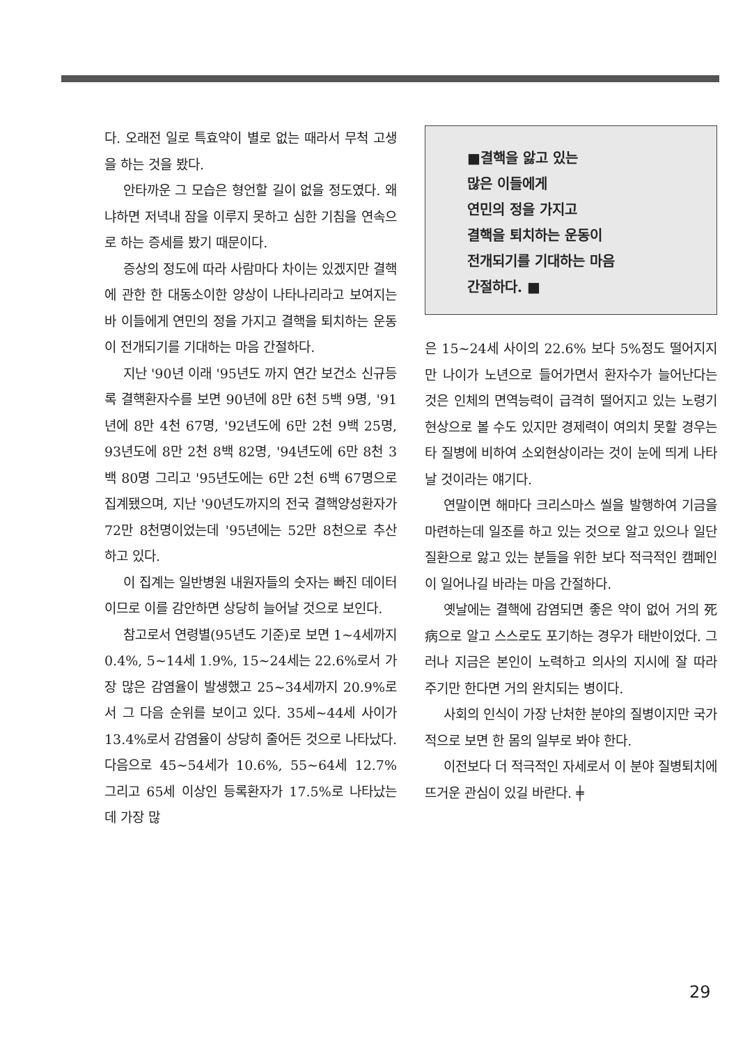다. 오래전 일로 특효약이 별로 없는 때라서 무척 고생을 하는 것을 봤다.
안타까운 그 모습은 형언할 길이 없을 정도였다. 왜냐하면 저녁내 잠을 이루지 못하고 심한 기침을 연속으로 하는 증세를 봤기 때문이다.
증상의 정도에 따라 사람마다 차이는 있겠지만 결핵에 관한 한 대동소이한 양상이 나타나리라고 보여지는 바 이들에게 연민의 정을 가지고 결핵을 퇴치하는 운동이 전개되기를 기대하는 마음 간절하다.
지난 '90년 이래 '95년도 까지 연간 보건소 신규등록 결핵환자수를 보면 90년에 8만 6천 5백 9명, '91년에 8만 4천 67명, '92년도에 6만 2천 9백 25명, 93년도에 8만 2천 8백 82명, '94년도에 6만 8천 3백 80명 그리고 '95년도에는 6만 2천 6백 67명으로 집계됐으며, 지난 '90년도까지의 전국 결핵양성환자가 72만 8천명이었는데 '95년에는 52만 8천으로 추산하고 있다.
이 집계는 일반병원 내원자들의 숫자는 빠진 데이터이므로 이를 감안하면 상당히 늘어날 것으로 보인다.
참고로서 연령별(95년도 기준)로 보면 1~4세까지 0.4%, 5~14세 1.9%, 15~24세는 22.6%로서 가장 많은 감염율이 발생했고 25~34세까지 20.9%로서 그 다음 순위를 보이고 있다. 35세~44세 사이가 13.4%로서 감염율이 상당히 줄어든 것으로 나타났다. 다음으로 45~54세가 10.6%, 55~64세 12.7% 그리고 65세 이상인 등록환자가 17.5%로 나타났는데 가장 많
■결핵을 앓고 있는
많은 이들에게
연민의 정을 가지고
결핵을 퇴치하는 운동이
전개되기를 기대하는 마음
간절하다. ■
은 15~24세 사이의 22.6% 보다 5%정도 떨어지지만 나이가 노년으로 들어가면서 환자수가 늘어난다는 것은 인체의 면역능력이 급격히 떨어지고 있는 노령기 현상으로 볼 수도 있지만 경제력이 여의치 못할 경우는 타 질병에 비하여 소외현상이라는 것이 눈에 띄게 나타날 것이라는 얘기다.
연말이면 해마다 크리스마스 씰을 발행하여 기금을 마련하는데 일조를 하고 있는 것으로 알고 있으나 일단 질환으로 앓고 있는 분들을 위한 보다 적극적인 캠페인이 일어나길 바라는 마음 간절하다.
옛날에는 결핵에 감염되면 좋은 약이 없어 거의 死病으로 알고 스스로도 포기하는 경우가 태반이었다. 그러나 지금은 본인이 노력하고 의사의 지시에 잘 따라 주기만 한다면 거의 완치되는 병이다.
사회의 인식이 가장 난처한 분야의 질병이지만 국가적으로 보면 한 몸의 일부로 봐야 한다.
이전보다 더 적극적인 자세로서 이 분야 질병퇴치에 뜨거운 관심이 있길 바란다. ╪
29